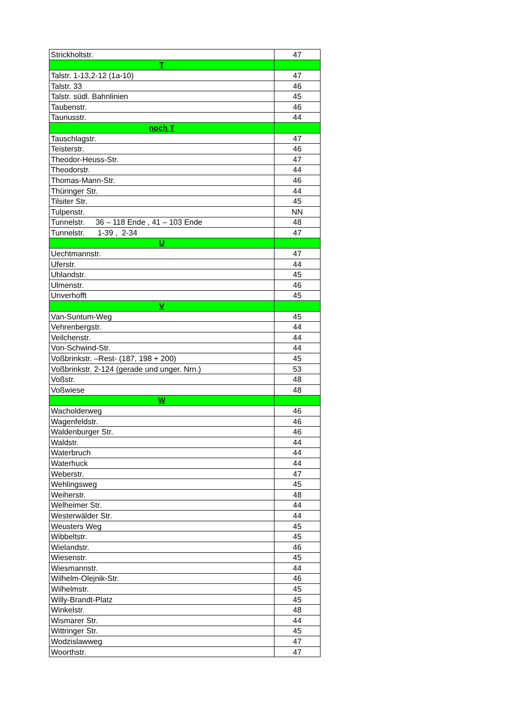| Strickholtstr. | 47 |
| T | |
| Talstr. 1-13,2-12 (1a-10) | 47 |
| Talstr. 33 | 46 |
| Talstr. südl. Bahnlinien | 45 |
| Taubenstr. | 46 |
| Taunusstr. | 44 |
| noch T | |
| Tauschlagstr. | 47 |
| Teisterstr. | 46 |
| Theodor-Heuss-Str. | 47 |
| Theodorstr. | 44 |
| Thomas-Mann-Str. | 46 |
| Thüringer Str. | 44 |
| Tilsiter Str. | 45 |
| Tulpenstr. | NN |
| Tunnelstr. 36 – 118 Ende , 41 – 103 Ende | 48 |
| Tunnelstr. 1-39 , 2-34 | 47 |
| U | |
| Uechtmannstr. | 47 |
| Uferstr. | 44 |
| Uhlandstr. | 45 |
| Ulmenstr. | 46 |
| Unverhofft | 45 |
| V | |
| Van-Suntum-Weg | 45 |
| Vehrenbergstr. | 44 |
| Veilchenstr. | 44 |
| Von-Schwind-Str. | 44 |
| Voßbrinkstr. –Rest- (187, 198 + 200) | 45 |
| Voßbrinkstr. 2-124 (gerade und unger. Nrn.) | 53 |
| Voßstr. | 48 |
| Voßwiese | 48 |
| W | |
| Wacholderweg | 46 |
| Wagenfeldstr. | 46 |
| Waldenburger Str. | 46 |
| Waldstr. | 44 |
| Waterbruch | 44 |
| Waterhuck | 44 |
| Weberstr. | 47 |
| Wehlingsweg | 45 |
| Weiherstr. | 48 |
| Welheimer Str. | 44 |
| Westerwälder Str. | 44 |
| Weusters Weg | 45 |
| Wibbeltstr. | 45 |
| Wielandstr. | 46 |
| Wiesenstr. | 45 |
| Wiesmannstr. | 44 |
| Wilhelm-Olejnik-Str. | 46 |
| Wilhelmstr. | 45 |
| Willy-Brandt-Platz | 45 |
| Winkelstr. | 48 |
| Wismarer Str. | 44 |
| Wittringer Str. | 45 |
| Wodzislawweg | 47 |
| Woorthstr. | 47 |